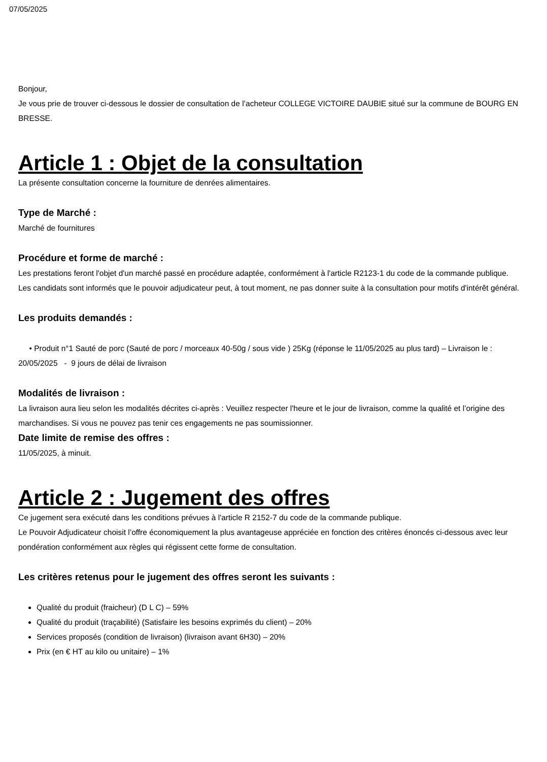07/05/2025
Bonjour,
Je vous prie de trouver ci-dessous le dossier de consultation de l’acheteur COLLEGE VICTOIRE DAUBIE situé sur la commune de BOURG EN BRESSE.
Article 1 : Objet de la consultation
La présente consultation concerne la fourniture de denrées alimentaires.
Type de Marché :
Marché de fournitures
Procédure et forme de marché :
Les prestations feront l'objet d'un marché passé en procédure adaptée, conformément à l'article R2123-1 du code de la commande publique.
Les candidats sont informés que le pouvoir adjudicateur peut, à tout moment, ne pas donner suite à la consultation pour motifs d'intérêt général.
Les produits demandés :
• Produit n°1 Sauté de porc (Sauté de porc / morceaux 40-50g / sous vide ) 25Kg (réponse le 11/05/2025 au plus tard) – Livraison le : 20/05/2025 - 9 jours de délai de livraison
Modalités de livraison :
La livraison aura lieu selon les modalités décrites ci-après : Veuillez respecter l'heure et le jour de livraison, comme la qualité et l’origine des marchandises. Si vous ne pouvez pas tenir ces engagements ne pas soumissionner.
Date limite de remise des offres :
11/05/2025, à minuit.
Article 2 : Jugement des offres
Ce jugement sera exécuté dans les conditions prévues à l'article R 2152-7 du code de la commande publique.
Le Pouvoir Adjudicateur choisit l’offre économiquement la plus avantageuse appréciée en fonction des critères énoncés ci-dessous avec leur pondération conformément aux règles qui régissent cette forme de consultation.
Les critères retenus pour le jugement des offres seront les suivants :
Qualité du produit (fraicheur) (D L C) – 59%
Qualité du produit (traçabilité) (Satisfaire les besoins exprimés du client) – 20%
Services proposés (condition de livraison) (livraison avant 6H30) – 20%
Prix (en € HT au kilo ou unitaire) – 1%